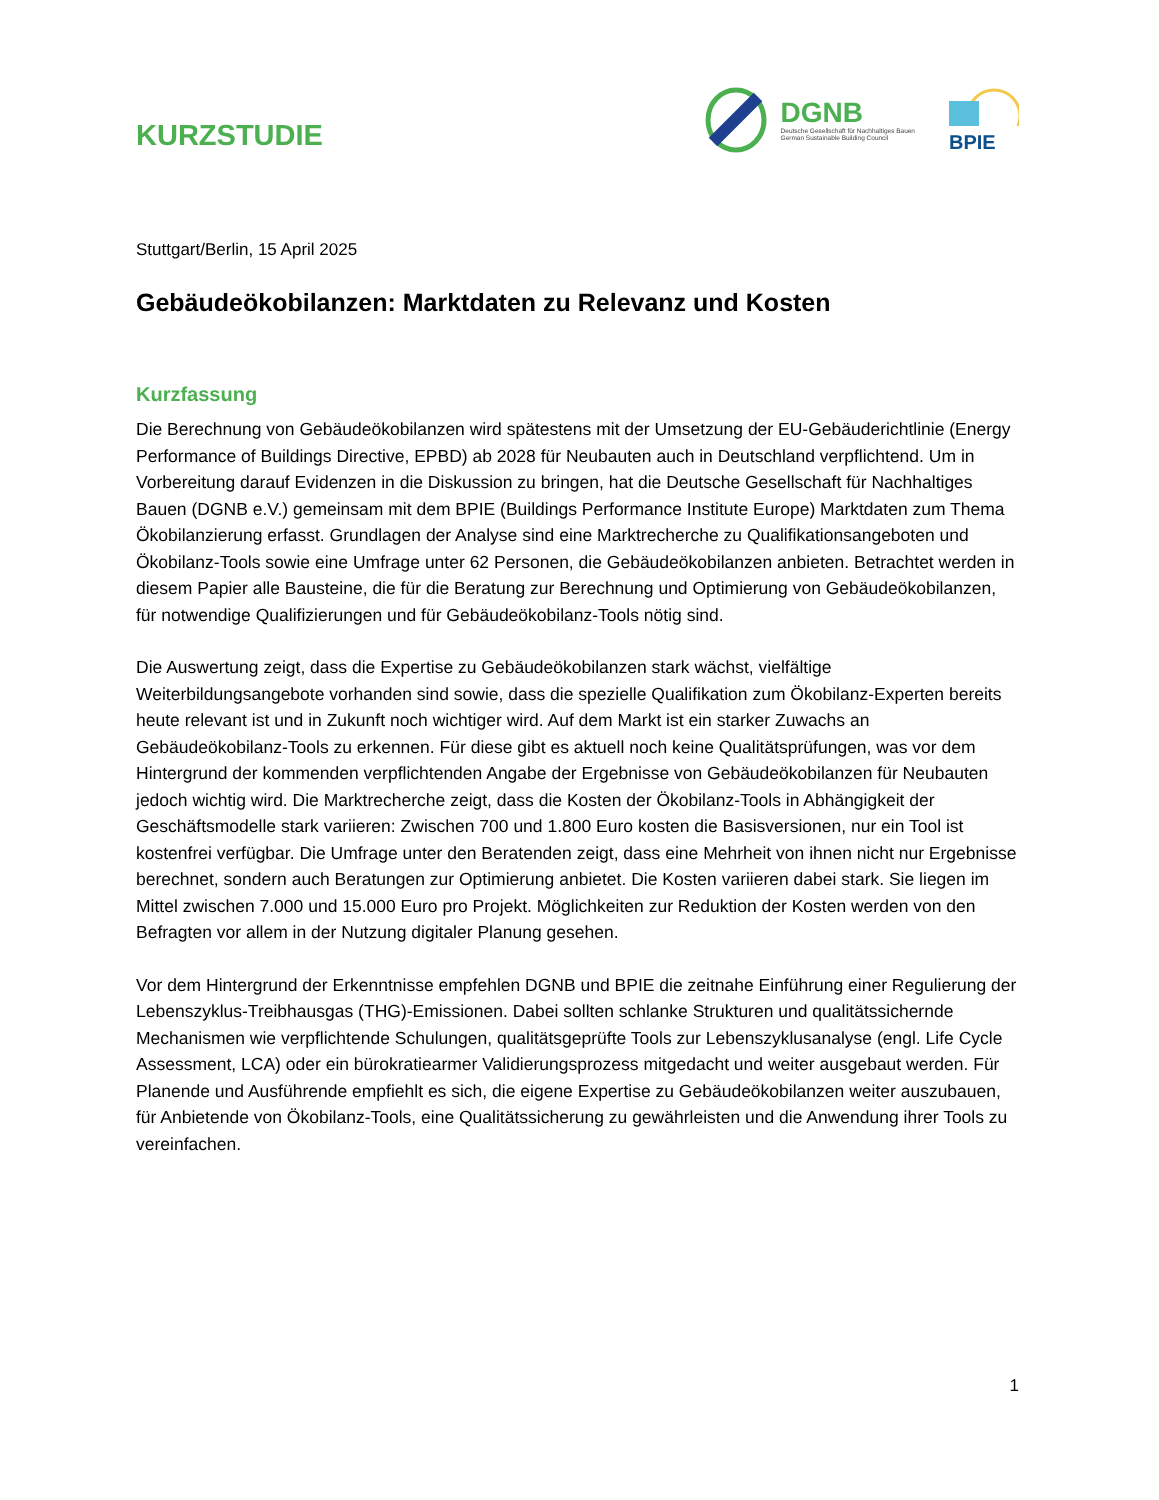KURZSTUDIE
DGNB
Deutsche Gesellschaft für Nachhaltiges Bauen
German Sustainable Building Council
BPIE
Stuttgart/Berlin, 15 April 2025
Gebäudeökobilanzen: Marktdaten zu Relevanz und Kosten
Kurzfassung
Die Berechnung von Gebäudeökobilanzen wird spätestens mit der Umsetzung der EU-Gebäuderichtlinie (Energy Performance of Buildings Directive, EPBD) ab 2028 für Neubauten auch in Deutschland verpflichtend. Um in Vorbereitung darauf Evidenzen in die Diskussion zu bringen, hat die Deutsche Gesellschaft für Nachhaltiges Bauen (DGNB e.V.) gemeinsam mit dem BPIE (Buildings Performance Institute Europe) Marktdaten zum Thema Ökobilanzierung erfasst. Grundlagen der Analyse sind eine Marktrecherche zu Qualifikationsangeboten und Ökobilanz-Tools sowie eine Umfrage unter 62 Personen, die Gebäudeökobilanzen anbieten. Betrachtet werden in diesem Papier alle Bausteine, die für die Beratung zur Berechnung und Optimierung von Gebäudeökobilanzen, für notwendige Qualifizierungen und für Gebäudeökobilanz-Tools nötig sind.
Die Auswertung zeigt, dass die Expertise zu Gebäudeökobilanzen stark wächst, vielfältige Weiterbildungsangebote vorhanden sind sowie, dass die spezielle Qualifikation zum Ökobilanz-Experten bereits heute relevant ist und in Zukunft noch wichtiger wird. Auf dem Markt ist ein starker Zuwachs an Gebäudeökobilanz-Tools zu erkennen. Für diese gibt es aktuell noch keine Qualitätsprüfungen, was vor dem Hintergrund der kommenden verpflichtenden Angabe der Ergebnisse von Gebäudeökobilanzen für Neubauten jedoch wichtig wird. Die Marktrecherche zeigt, dass die Kosten der Ökobilanz-Tools in Abhängigkeit der Geschäftsmodelle stark variieren: Zwischen 700 und 1.800 Euro kosten die Basisversionen, nur ein Tool ist kostenfrei verfügbar. Die Umfrage unter den Beratenden zeigt, dass eine Mehrheit von ihnen nicht nur Ergebnisse berechnet, sondern auch Beratungen zur Optimierung anbietet. Die Kosten variieren dabei stark. Sie liegen im Mittel zwischen 7.000 und 15.000 Euro pro Projekt. Möglichkeiten zur Reduktion der Kosten werden von den Befragten vor allem in der Nutzung digitaler Planung gesehen.
Vor dem Hintergrund der Erkenntnisse empfehlen DGNB und BPIE die zeitnahe Einführung einer Regulierung der Lebenszyklus-Treibhausgas (THG)-Emissionen. Dabei sollten schlanke Strukturen und qualitätssichernde Mechanismen wie verpflichtende Schulungen, qualitätsgeprüfte Tools zur Lebenszyklusanalyse (engl. Life Cycle Assessment, LCA) oder ein bürokratiearmer Validierungsprozess mitgedacht und weiter ausgebaut werden. Für Planende und Ausführende empfiehlt es sich, die eigene Expertise zu Gebäudeökobilanzen weiter auszubauen, für Anbietende von Ökobilanz-Tools, eine Qualitätssicherung zu gewährleisten und die Anwendung ihrer Tools zu vereinfachen.
1